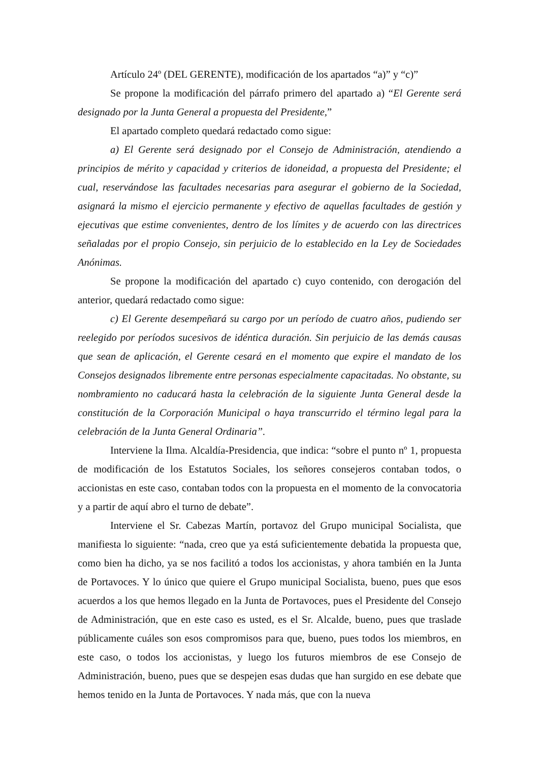Artículo 24º (DEL GERENTE), modificación de los apartados “a)” y “c)”
Se propone la modificación del párrafo primero del apartado a) “El Gerente será designado por la Junta General a propuesta del Presidente,”
El apartado completo quedará redactado como sigue:
a) El Gerente será designado por el Consejo de Administración, atendiendo a principios de mérito y capacidad y criterios de idoneidad, a propuesta del Presidente; el cual, reservándose las facultades necesarias para asegurar el gobierno de la Sociedad, asignará la mismo el ejercicio permanente y efectivo de aquellas facultades de gestión y ejecutivas que estime convenientes, dentro de los límites y de acuerdo con las directrices señaladas por el propio Consejo, sin perjuicio de lo establecido en la Ley de Sociedades Anónimas.
Se propone la modificación del apartado c) cuyo contenido, con derogación del anterior, quedará redactado como sigue:
c) El Gerente desempeñará su cargo por un período de cuatro años, pudiendo ser reelegido por períodos sucesivos de idéntica duración. Sin perjuicio de las demás causas que sean de aplicación, el Gerente cesará en el momento que expire el mandato de los Consejos designados libremente entre personas especialmente capacitadas. No obstante, su nombramiento no caducará hasta la celebración de la siguiente Junta General desde la constitución de la Corporación Municipal o haya transcurrido el término legal para la celebración de la Junta General Ordinaria”.
Interviene la Ilma. Alcaldía-Presidencia, que indica: “sobre el punto nº 1, propuesta de modificación de los Estatutos Sociales, los señores consejeros contaban todos, o accionistas en este caso, contaban todos con la propuesta en el momento de la convocatoria y a partir de aquí abro el turno de debate”.
Interviene el Sr. Cabezas Martín, portavoz del Grupo municipal Socialista, que manifiesta lo siguiente: “nada, creo que ya está suficientemente debatida la propuesta que, como bien ha dicho, ya se nos facilitó a todos los accionistas, y ahora también en la Junta de Portavoces. Y lo único que quiere el Grupo municipal Socialista, bueno, pues que esos acuerdos a los que hemos llegado en la Junta de Portavoces, pues el Presidente del Consejo de Administración, que en este caso es usted, es el Sr. Alcalde, bueno, pues que traslade públicamente cuáles son esos compromisos para que, bueno, pues todos los miembros, en este caso, o todos los accionistas, y luego los futuros miembros de ese Consejo de Administración, bueno, pues que se despejen esas dudas que han surgido en ese debate que hemos tenido en la Junta de Portavoces. Y nada más, que con la nueva